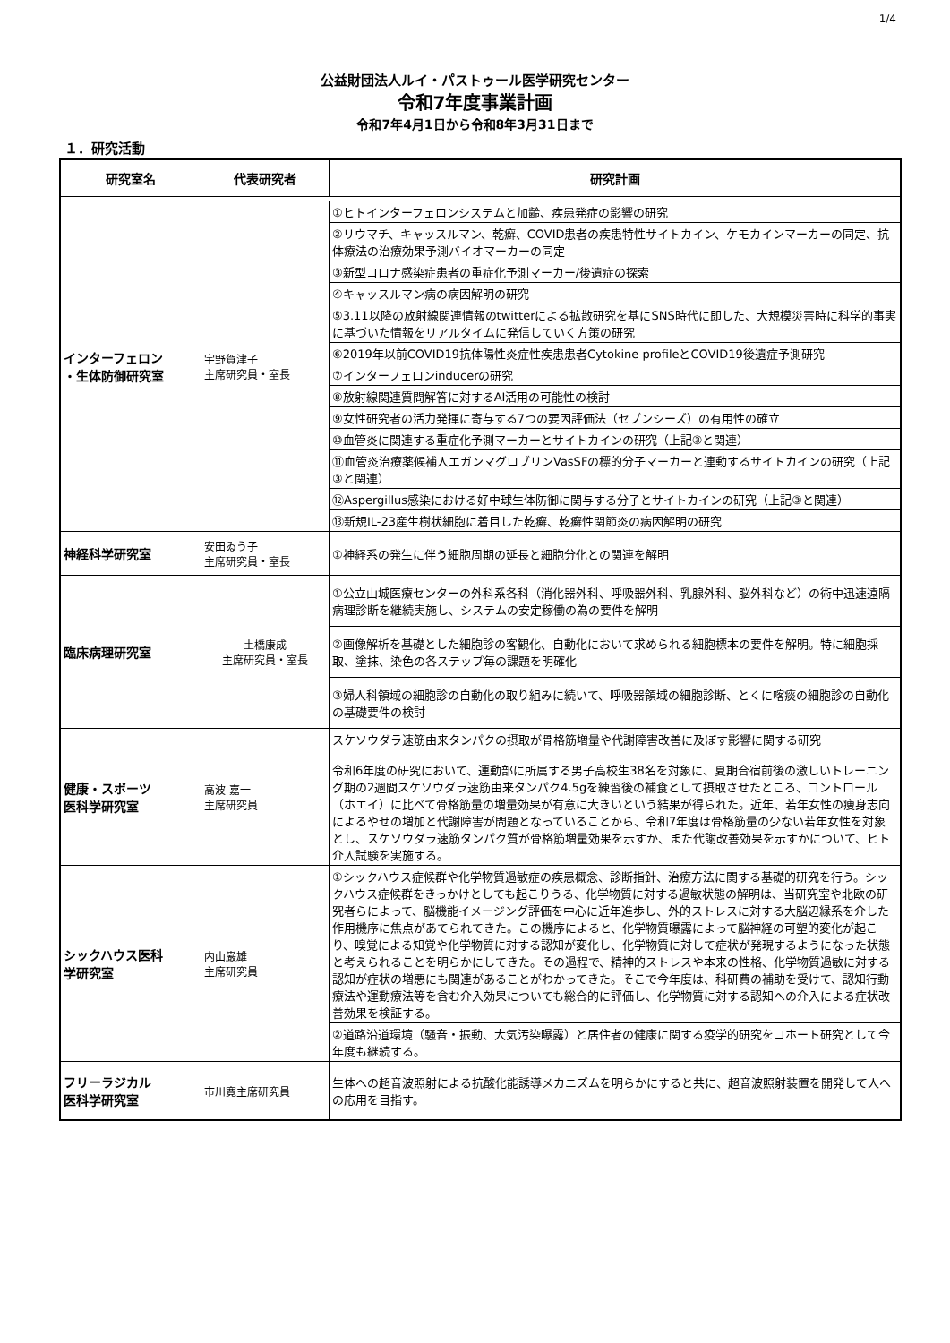1/4
公益財団法人ルイ・パストゥール医学研究センター
令和7年度事業計画
令和7年4月1日から令和8年3月31日まで
１．研究活動
| 研究室名 | 代表研究者 | 研究計画 |
| --- | --- | --- |
| インターフェロン ・生体防御研究室 | 宇野賀津子 主席研究員・室長 | ①ヒトインターフェロンシステムと加齢、疾患発症の影響の研究 |
| | | ②リウマチ、キャッスルマン、乾癬、COVID患者の疾患特性サイトカイン、ケモカインマーカーの同定、抗体療法の治療効果予測バイオマーカーの同定 |
| | | ③新型コロナ感染症患者の重症化予測マーカー/後遺症の探索 |
| | | ④キャッスルマン病の病因解明の研究 |
| | | ⑤3.11以降の放射線関連情報のtwitterによる拡散研究を基にSNS時代に即した、大規模災害時に科学的事実に基づいた情報をリアルタイムに発信していく方策の研究 |
| | | ⑥2019年以前COVID19抗体陽性炎症性疾患患者Cytokine profileとCOVID19後遺症予測研究 |
| | | ⑦インターフェロンinducerの研究 |
| | | ⑧放射線関連質問解答に対するAI活用の可能性の検討 |
| | | ⑨女性研究者の活力発揮に寄与する7つの要因評価法（セブンシーズ）の有用性の確立 |
| | | ⑩血管炎に関連する重症化予測マーカーとサイトカインの研究（上記③と関連） |
| | | ⑪血管炎治療薬候補人エガンマグロブリンVasSFの標的分子マーカーと連動するサイトカインの研究（上記③と関連） |
| | | ⑫Aspergillus感染における好中球生体防御に関与する分子とサイトカインの研究（上記③と関連） |
| | | ⑬新規IL-23産生樹状細胞に着目した乾癬、乾癬性関節炎の病因解明の研究 |
| 神経科学研究室 | 安田ゐう子 主席研究員・室長 | ①神経系の発生に伴う細胞周期の延長と細胞分化との関連を解明 |
| 臨床病理研究室 | 土橋康成 主席研究員・室長 | ①公立山城医療センターの外科系各科（消化器外科、呼吸器外科、乳腺外科、脳外科など）の術中迅速遠隔病理診断を継続実施し、システムの安定稼働の為の要件を解明 |
| | | ②画像解析を基礎とした細胞診の客観化、自動化において求められる細胞標本の要件を解明。特に細胞採取、塗抹、染色の各ステップ毎の課題を明確化 |
| | | ③婦人科領域の細胞診の自動化の取り組みに続いて、呼吸器領域の細胞診断、とくに喀痰の細胞診の自動化の基礎要件の検討 |
| 健康・スポーツ 医科学研究室 | 高波 嘉一 主席研究員 | スケソウダラ速筋由来タンパクの摂取が骨格筋増量や代謝障害改善に及ぼす影響に関する研究 令和6年度の研究において、運動部に所属する男子高校生38名を対象に、夏期合宿前後の激しいトレーニング期の2週間スケソウダラ速筋由来タンパク4.5gを練習後の補食として摂取させたところ、コントロール（ホエイ）に比べて骨格筋量の増量効果が有意に大きいという結果が得られた。近年、若年女性の痩身志向によるやせの増加と代謝障害が問題となっていることから、令和7年度は骨格筋量の少ない若年女性を対象とし、スケソウダラ速筋タンパク質が骨格筋増量効果を示すか、また代謝改善効果を示すかについて、ヒト介入試験を実施する。 |
| シックハウス医科 学研究室 | 内山巌雄 主席研究員 | ①シックハウス症候群や化学物質過敏症の疾患概念、診断指針、治療方法に関する基礎的研究を行う。シックハウス症候群をきっかけとしても起こりうる、化学物質に対する過敏状態の解明は、当研究室や北欧の研究者らによって、脳機能イメージング評価を中心に近年進歩し、外的ストレスに対する大脳辺縁系を介した作用機序に焦点があてられてきた。この機序によると、化学物質曝露によって脳神経の可塑的変化が起こり、嗅覚による知覚や化学物質に対する認知が変化し、化学物質に対して症状が発現するようになった状態と考えられることを明らかにしてきた。その過程で、精神的ストレスや本来の性格、化学物質過敏に対する認知が症状の増悪にも関連があることがわかってきた。そこで今年度は、科研費の補助を受けて、認知行動療法や運動療法等を含む介入効果についても総合的に評価し、化学物質に対する認知への介入による症状改善効果を検証する。 |
| | | ②道路沿道環境（騒音・振動、大気汚染曝露）と居住者の健康に関する疫学的研究をコホート研究として今年度も継続する。 |
| フリーラジカル 医科学研究室 | 市川寛主席研究員 | 生体への超音波照射による抗酸化能誘導メカニズムを明らかにすると共に、超音波照射装置を開発して人への応用を目指す。 |